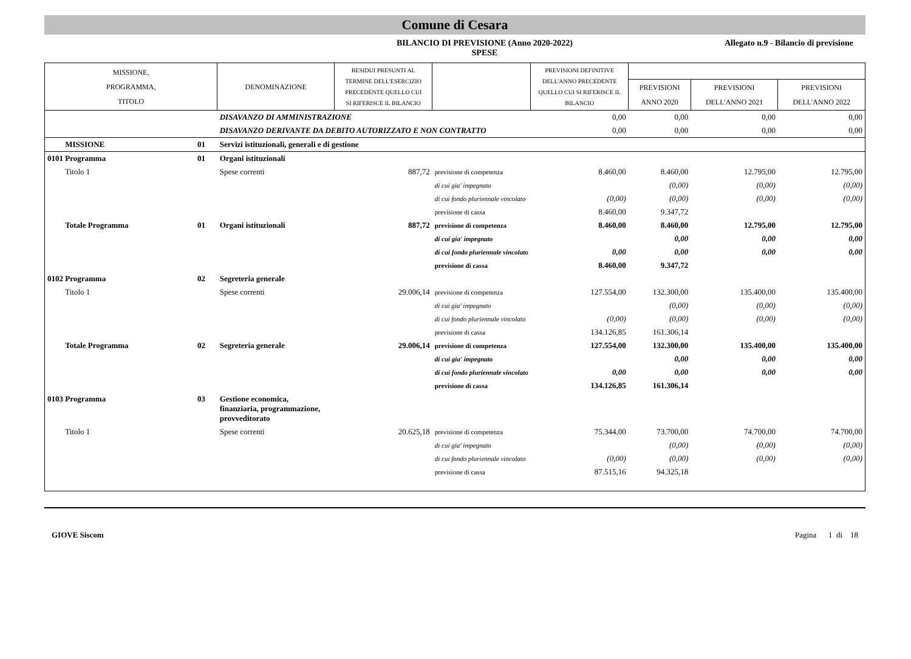Comune di Cesara
BILANCIO DI PREVISIONE (Anno 2020-2022)
SPESE
Allegato n.9 - Bilancio di previsione
| MISSIONE, PROGRAMMA, TITOLO | | DENOMINAZIONE | RESIDUI PRESUNTI AL TERMINE DELL'ESERCIZIO PRECEDENTE QUELLO CUI SI RIFERISCE IL BILANCIO | | PREVISIONI DEFINITIVE DELL'ANNO PRECEDENTE QUELLO CUI SI RIFERISCE IL BILANCIO | | | |
| --- | --- | --- | --- | --- | --- | --- | --- | --- |
| | | | | | | PREVISIONI ANNO 2020 | PREVISIONI DELL'ANNO 2021 | PREVISIONI DELL'ANNO 2022 |
| | | DISAVANZO DI AMMINISTRAZIONE | | | 0,00 | 0,00 | 0,00 | 0,00 |
| | | DISAVANZO DERIVANTE DA DEBITO AUTORIZZATO E NON CONTRATTO | | | 0,00 | 0,00 | 0,00 | 0,00 |
| MISSIONE | 01 | Servizi istituzionali, generali e di gestione | | | | | | |
| 0101 Programma | 01 | Organi istituzionali | | | | | | |
| Titolo 1 | | Spese correnti | 887,72 | previsione di competenza | 8.460,00 | 8.460,00 | 12.795,00 | 12.795,00 |
| | | | | di cui gia' impegnato | | (0,00) | (0,00) | (0,00) |
| | | | | di cui fondo pluriennale vincolato | (0,00) | (0,00) | (0,00) | (0,00) |
| | | | | previsione di cassa | 8.460,00 | 9.347,72 | | |
| Totale Programma | 01 | Organi istituzionali | 887,72 | previsione di competenza | 8.460,00 | 8.460,00 | 12.795,00 | 12.795,00 |
| | | | | di cui gia' impegnato | | 0,00 | 0,00 | 0,00 |
| | | | | di cui fondo pluriennale vincolato | 0,00 | 0,00 | 0,00 | 0,00 |
| | | | | previsione di cassa | 8.460,00 | 9.347,72 | | |
| 0102 Programma | 02 | Segreteria generale | | | | | | |
| Titolo 1 | | Spese correnti | 29.006,14 | previsione di competenza | 127.554,00 | 132.300,00 | 135.400,00 | 135.400,00 |
| | | | | di cui gia' impegnato | | (0,00) | (0,00) | (0,00) |
| | | | | di cui fondo pluriennale vincolato | (0,00) | (0,00) | (0,00) | (0,00) |
| | | | | previsione di cassa | 134.126,85 | 161.306,14 | | |
| Totale Programma | 02 | Segreteria generale | 29.006,14 | previsione di competenza | 127.554,00 | 132.300,00 | 135.400,00 | 135.400,00 |
| | | | | di cui gia' impegnato | | 0,00 | 0,00 | 0,00 |
| | | | | di cui fondo pluriennale vincolato | 0,00 | 0,00 | 0,00 | 0,00 |
| | | | | previsione di cassa | 134.126,85 | 161.306,14 | | |
| 0103 Programma | 03 | Gestione economica, finanziaria, programmazione, provveditorato | | | | | | |
| Titolo 1 | | Spese correnti | 20.625,18 | previsione di competenza | 75.344,00 | 73.700,00 | 74.700,00 | 74.700,00 |
| | | | | di cui gia' impegnato | | (0,00) | (0,00) | (0,00) |
| | | | | di cui fondo pluriennale vincolato | (0,00) | (0,00) | (0,00) | (0,00) |
| | | | | previsione di cassa | 87.515,16 | 94.325,18 | | |
GIOVE Siscom Pagina 1 di 18